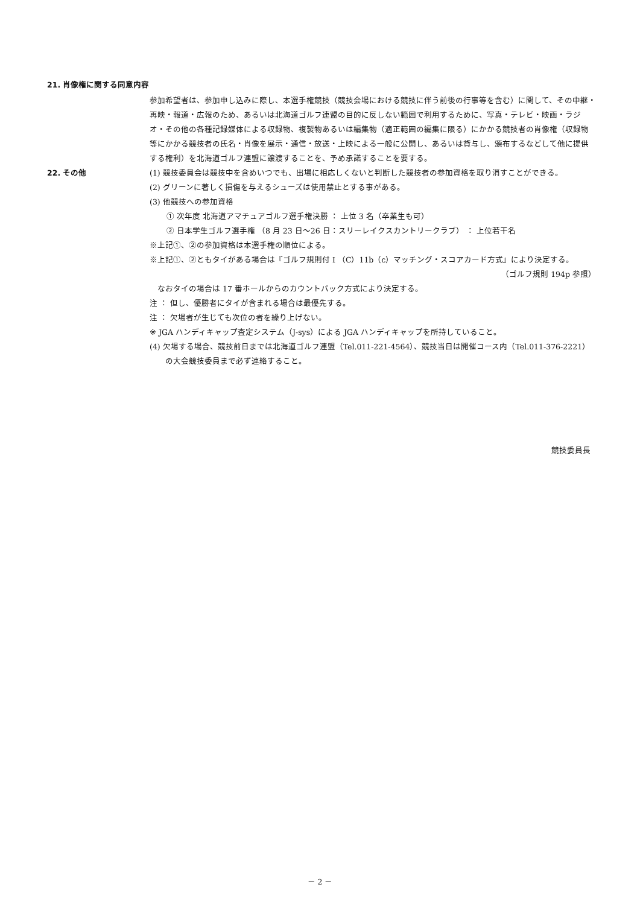21. 肖像権に関する同意内容
参加希望者は、参加申し込みに際し、本選手権競技（競技会場における競技に伴う前後の行事等を含む）に関して、その中継・再映・報道・広報のため、あるいは北海道ゴルフ連盟の目的に反しない範囲で利用するために、写真・テレビ・映画・ラジオ・その他の各種記録媒体による収録物、複製物あるいは編集物（適正範囲の編集に限る）にかかる競技者の肖像権（収録物等にかかる競技者の氏名・肖像を展示・通信・放送・上映による一般に公開し、あるいは貸与し、頒布するなどして他に提供する権利）を北海道ゴルフ連盟に譲渡することを、予め承諾することを要する。
22. その他 (1) 競技委員会は競技中を含めいつでも、出場に相応しくないと判断した競技者の参加資格を取り消すことができる。
(2) グリーンに著しく損傷を与えるシューズは使用禁止とする事がある。
(3) 他競技への参加資格
① 次年度 北海道アマチュアゴルフ選手権決勝 ： 上位 3 名（卒業生も可）
② 日本学生ゴルフ選手権 （8 月 23 日～26 日：スリーレイクスカントリークラブ） ： 上位若干名
※上記①、②の参加資格は本選手権の順位による。
※上記①、②ともタイがある場合は『ゴルフ規則付 I （C）11b（c）マッチング・スコアカード方式』により決定する。
（ゴルフ規則 194p 参照）
　なおタイの場合は 17 番ホールからのカウントバック方式により決定する。
注 ： 但し、優勝者にタイが含まれる場合は最優先する。
注 ： 欠場者が生じても次位の者を繰り上げない。
※ JGA ハンディキャップ査定システム（J-sys）による JGA ハンディキャップを所持していること。
(4) 欠場する場合、競技前日までは北海道ゴルフ連盟（Tel.011-221-4564）、競技当日は開催コース内（Tel.011-376-2221）の大会競技委員まで必ず連絡すること。
競技委員長
－ 2 －